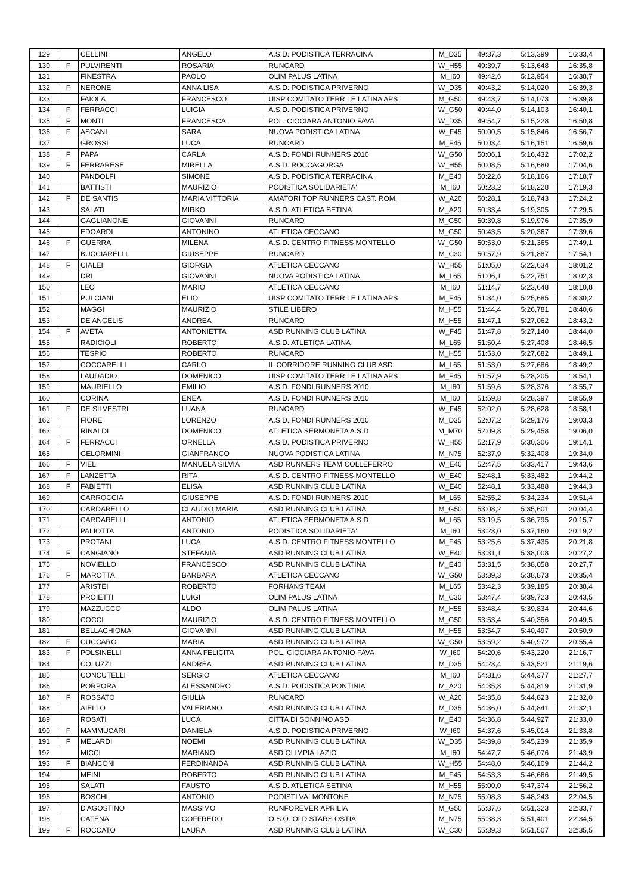| 129 | | CELLINI | ANGELO | A.S.D. PODISTICA TERRACINA | M_D35 | 49:37,3 | 5:13,399 | 16:33,4 |
| 130 | F | PULVIRENTI | ROSARIA | RUNCARD | W_H55 | 49:39,7 | 5:13,648 | 16:35,8 |
| 131 | | FINESTRA | PAOLO | OLIM PALUS LATINA | M_I60 | 49:42,6 | 5:13,954 | 16:38,7 |
| 132 | F | NERONE | ANNA LISA | A.S.D. PODISTICA PRIVERNO | W_D35 | 49:43,2 | 5:14,020 | 16:39,3 |
| 133 | | FAIOLA | FRANCESCO | UISP COMITATO TERR.LE LATINA APS | M_G50 | 49:43,7 | 5:14,073 | 16:39,8 |
| 134 | F | FERRACCI | LUIGIA | A.S.D. PODISTICA PRIVERNO | W_G50 | 49:44,0 | 5:14,103 | 16:40,1 |
| 135 | F | MONTI | FRANCESCA | POL. CIOCIARA ANTONIO FAVA | W_D35 | 49:54,7 | 5:15,228 | 16:50,8 |
| 136 | F | ASCANI | SARA | NUOVA PODISTICA LATINA | W_F45 | 50:00,5 | 5:15,846 | 16:56,7 |
| 137 | | GROSSI | LUCA | RUNCARD | M_F45 | 50:03,4 | 5:16,151 | 16:59,6 |
| 138 | F | PAPA | CARLA | A.S.D. FONDI RUNNERS 2010 | W_G50 | 50:06,1 | 5:16,432 | 17:02,2 |
| 139 | F | FERRARESE | MIRELLA | A.S.D. ROCCAGORGA | W_H55 | 50:08,5 | 5:16,680 | 17:04,6 |
| 140 | | PANDOLFI | SIMONE | A.S.D. PODISTICA TERRACINA | M_E40 | 50:22,6 | 5:18,166 | 17:18,7 |
| 141 | | BATTISTI | MAURIZIO | PODISTICA SOLIDARIETA' | M_I60 | 50:23,2 | 5:18,228 | 17:19,3 |
| 142 | F | DE SANTIS | MARIA VITTORIA | AMATORI TOP RUNNERS CAST. ROM. | W_A20 | 50:28,1 | 5:18,743 | 17:24,2 |
| 143 | | SALATI | MIRKO | A.S.D. ATLETICA SETINA | M_A20 | 50:33,4 | 5:19,305 | 17:29,5 |
| 144 | | GAGLIANONE | GIOVANNI | RUNCARD | M_G50 | 50:39,8 | 5:19,976 | 17:35,9 |
| 145 | | EDOARDI | ANTONINO | ATLETICA CECCANO | M_G50 | 50:43,5 | 5:20,367 | 17:39,6 |
| 146 | F | GUERRA | MILENA | A.S.D. CENTRO FITNESS MONTELLO | W_G50 | 50:53,0 | 5:21,365 | 17:49,1 |
| 147 | | BUCCIARELLI | GIUSEPPE | RUNCARD | M_C30 | 50:57,9 | 5:21,887 | 17:54,1 |
| 148 | F | CIALEI | GIORGIA | ATLETICA CECCANO | W_H55 | 51:05,0 | 5:22,634 | 18:01,2 |
| 149 | | DRI | GIOVANNI | NUOVA PODISTICA LATINA | M_L65 | 51:06,1 | 5:22,751 | 18:02,3 |
| 150 | | LEO | MARIO | ATLETICA CECCANO | M_I60 | 51:14,7 | 5:23,648 | 18:10,8 |
| 151 | | PULCIANI | ELIO | UISP COMITATO TERR.LE LATINA APS | M_F45 | 51:34,0 | 5:25,685 | 18:30,2 |
| 152 | | MAGGI | MAURIZIO | STILE LIBERO | M_H55 | 51:44,4 | 5:26,781 | 18:40,6 |
| 153 | | DE ANGELIS | ANDREA | RUNCARD | M_H55 | 51:47,1 | 5:27,062 | 18:43,2 |
| 154 | F | AVETA | ANTONIETTA | ASD RUNNING CLUB LATINA | W_F45 | 51:47,8 | 5:27,140 | 18:44,0 |
| 155 | | RADICIOLI | ROBERTO | A.S.D. ATLETICA LATINA | M_L65 | 51:50,4 | 5:27,408 | 18:46,5 |
| 156 | | TESPIO | ROBERTO | RUNCARD | M_H55 | 51:53,0 | 5:27,682 | 18:49,1 |
| 157 | | COCCARELLI | CARLO | IL CORRIDORE RUNNING CLUB ASD | M_L65 | 51:53,0 | 5:27,686 | 18:49,2 |
| 158 | | LAUDADIO | DOMENICO | UISP COMITATO TERR.LE LATINA APS | M_F45 | 51:57,9 | 5:28,205 | 18:54,1 |
| 159 | | MAURIELLO | EMILIO | A.S.D. FONDI RUNNERS 2010 | M_I60 | 51:59,6 | 5:28,376 | 18:55,7 |
| 160 | | CORINA | ENEA | A.S.D. FONDI RUNNERS 2010 | M_I60 | 51:59,8 | 5:28,397 | 18:55,9 |
| 161 | F | DE SILVESTRI | LUANA | RUNCARD | W_F45 | 52:02,0 | 5:28,628 | 18:58,1 |
| 162 | | FIORE | LORENZO | A.S.D. FONDI RUNNERS 2010 | M_D35 | 52:07,2 | 5:29,176 | 19:03,3 |
| 163 | | RINALDI | DOMENICO | ATLETICA SERMONETA A.S.D | M_M70 | 52:09,8 | 5:29,458 | 19:06,0 |
| 164 | F | FERRACCI | ORNELLA | A.S.D. PODISTICA PRIVERNO | W_H55 | 52:17,9 | 5:30,306 | 19:14,1 |
| 165 | | GELORMINI | GIANFRANCO | NUOVA PODISTICA LATINA | M_N75 | 52:37,9 | 5:32,408 | 19:34,0 |
| 166 | F | VIEL | MANUELA SILVIA | ASD RUNNERS TEAM COLLEFERRO | W_E40 | 52:47,5 | 5:33,417 | 19:43,6 |
| 167 | F | LANZETTA | RITA | A.S.D. CENTRO FITNESS MONTELLO | W_E40 | 52:48,1 | 5:33,482 | 19:44,2 |
| 168 | F | FABIETTI | ELISA | ASD RUNNING CLUB LATINA | W_E40 | 52:48,1 | 5:33,488 | 19:44,3 |
| 169 | | CARROCCIA | GIUSEPPE | A.S.D. FONDI RUNNERS 2010 | M_L65 | 52:55,2 | 5:34,234 | 19:51,4 |
| 170 | | CARDARELLO | CLAUDIO MARIA | ASD RUNNING CLUB LATINA | M_G50 | 53:08,2 | 5:35,601 | 20:04,4 |
| 171 | | CARDARELLI | ANTONIO | ATLETICA SERMONETA A.S.D | M_L65 | 53:19,5 | 5:36,795 | 20:15,7 |
| 172 | | PALIOTTA | ANTONIO | PODISTICA SOLIDARIETA' | M_I60 | 53:23,0 | 5:37,160 | 20:19,2 |
| 173 | | PROTANI | LUCA | A.S.D. CENTRO FITNESS MONTELLO | M_F45 | 53:25,6 | 5:37,435 | 20:21,8 |
| 174 | F | CANGIANO | STEFANIA | ASD RUNNING CLUB LATINA | W_E40 | 53:31,1 | 5:38,008 | 20:27,2 |
| 175 | | NOVIELLO | FRANCESCO | ASD RUNNING CLUB LATINA | M_E40 | 53:31,5 | 5:38,058 | 20:27,7 |
| 176 | F | MAROTTA | BARBARA | ATLETICA CECCANO | W_G50 | 53:39,3 | 5:38,873 | 20:35,4 |
| 177 | | ARISTEI | ROBERTO | FORHANS TEAM | M_L65 | 53:42,3 | 5:39,185 | 20:38,4 |
| 178 | | PROIETTI | LUIGI | OLIM PALUS LATINA | M_C30 | 53:47,4 | 5:39,723 | 20:43,5 |
| 179 | | MAZZUCCO | ALDO | OLIM PALUS LATINA | M_H55 | 53:48,4 | 5:39,834 | 20:44,6 |
| 180 | | COCCI | MAURIZIO | A.S.D. CENTRO FITNESS MONTELLO | M_G50 | 53:53,4 | 5:40,356 | 20:49,5 |
| 181 | | BELLACHIOMA | GIOVANNI | ASD RUNNING CLUB LATINA | M_H55 | 53:54,7 | 5:40,497 | 20:50,9 |
| 182 | F | CUCCARO | MARIA | ASD RUNNING CLUB LATINA | W_G50 | 53:59,2 | 5:40,972 | 20:55,4 |
| 183 | F | POLSINELLI | ANNA FELICITA | POL. CIOCIARA ANTONIO FAVA | W_I60 | 54:20,6 | 5:43,220 | 21:16,7 |
| 184 | | COLUZZI | ANDREA | ASD RUNNING CLUB LATINA | M_D35 | 54:23,4 | 5:43,521 | 21:19,6 |
| 185 | | CONCUTELLI | SERGIO | ATLETICA CECCANO | M_I60 | 54:31,6 | 5:44,377 | 21:27,7 |
| 186 | | PORPORA | ALESSANDRO | A.S.D. PODISTICA PONTINIA | M_A20 | 54:35,8 | 5:44,819 | 21:31,9 |
| 187 | F | ROSSATO | GIULIA | RUNCARD | W_A20 | 54:35,8 | 5:44,823 | 21:32,0 |
| 188 | | AIELLO | VALERIANO | ASD RUNNING CLUB LATINA | M_D35 | 54:36,0 | 5:44,841 | 21:32,1 |
| 189 | | ROSATI | LUCA | CITTA DI SONNINO ASD | M_E40 | 54:36,8 | 5:44,927 | 21:33,0 |
| 190 | F | MAMMUCARI | DANIELA | A.S.D. PODISTICA PRIVERNO | W_I60 | 54:37,6 | 5:45,014 | 21:33,8 |
| 191 | F | MELARDI | NOEMI | ASD RUNNING CLUB LATINA | W_D35 | 54:39,8 | 5:45,239 | 21:35,9 |
| 192 | | MICCI | MARIANO | ASD OLIMPIA LAZIO | M_I60 | 54:47,7 | 5:46,076 | 21:43,9 |
| 193 | F | BIANCONI | FERDINANDA | ASD RUNNING CLUB LATINA | W_H55 | 54:48,0 | 5:46,109 | 21:44,2 |
| 194 | | MEINI | ROBERTO | ASD RUNNING CLUB LATINA | M_F45 | 54:53,3 | 5:46,666 | 21:49,5 |
| 195 | | SALATI | FAUSTO | A.S.D. ATLETICA SETINA | M_H55 | 55:00,0 | 5:47,374 | 21:56,2 |
| 196 | | BOSCHI | ANTONIO | PODISTI VALMONTONE | M_N75 | 55:08,3 | 5:48,243 | 22:04,5 |
| 197 | | D'AGOSTINO | MASSIMO | RUNFOREVER APRILIA | M_G50 | 55:37,6 | 5:51,323 | 22:33,7 |
| 198 | | CATENA | GOFFREDO | O.S.O. OLD STARS OSTIA | M_N75 | 55:38,3 | 5:51,401 | 22:34,5 |
| 199 | F | ROCCATO | LAURA | ASD RUNNING CLUB LATINA | W_C30 | 55:39,3 | 5:51,507 | 22:35,5 |